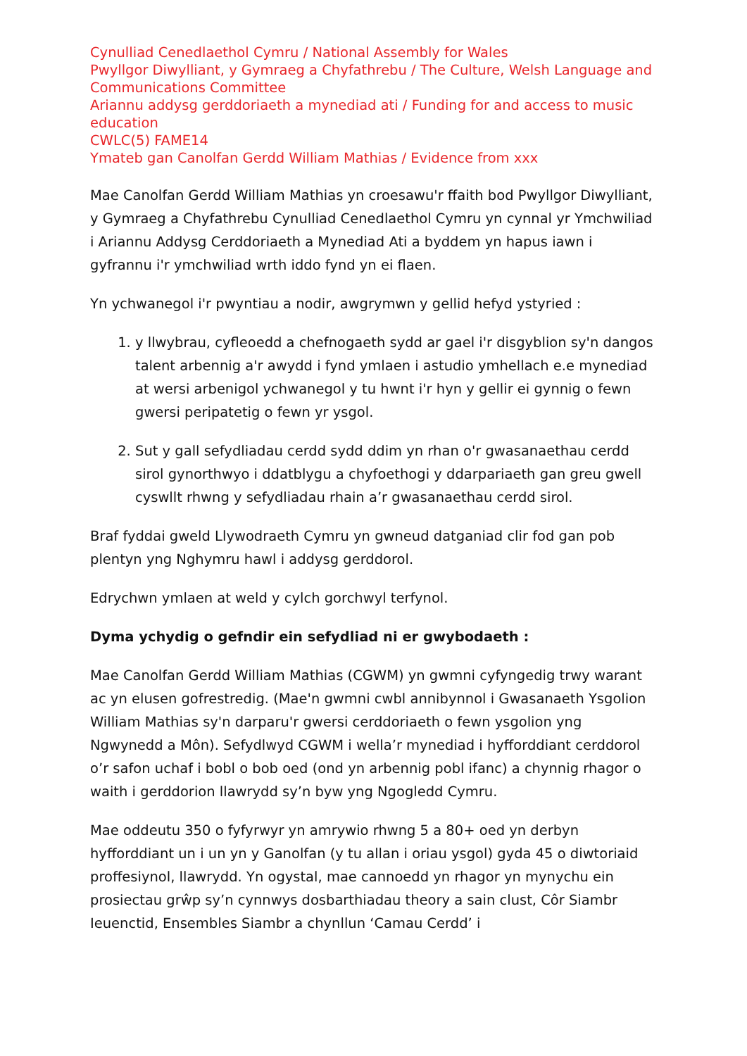Cynulliad Cenedlaethol Cymru / National Assembly for Wales
Pwyllgor Diwylliant, y Gymraeg a Chyfathrebu / The Culture, Welsh Language and Communications Committee
Ariannu addysg gerddoriaeth a mynediad ati / Funding for and access to music education
CWLC(5) FAME14
Ymateb gan Canolfan Gerdd William Mathias / Evidence from xxx
Mae Canolfan Gerdd William Mathias yn croesawu'r ffaith bod Pwyllgor Diwylliant, y Gymraeg a Chyfathrebu Cynulliad Cenedlaethol Cymru yn cynnal yr Ymchwiliad i Ariannu Addysg Cerddoriaeth a Mynediad Ati a byddem yn hapus iawn i gyfrannu i'r ymchwiliad wrth iddo fynd yn ei flaen.
Yn ychwanegol i'r pwyntiau a nodir, awgrymwn y gellid hefyd ystyried :
1. y llwybrau, cyfleoedd a chefnogaeth sydd ar gael i'r disgyblion sy'n dangos talent arbennig a'r awydd i fynd ymlaen i astudio ymhellach e.e mynediad at wersi arbenigol ychwanegol y tu hwnt i'r hyn y gellir ei gynnig o fewn gwersi peripatetig o fewn yr ysgol.
2. Sut y gall sefydliadau cerdd sydd ddim yn rhan o'r gwasanaethau cerdd sirol gynorthwyo i ddatblygu a chyfoethogi y ddarpariaeth gan greu gwell cyswllt rhwng y sefydliadau rhain a’r gwasanaethau cerdd sirol.
Braf fyddai gweld Llywodraeth Cymru yn gwneud datganiad clir fod gan pob plentyn yng Nghymru hawl i addysg gerddorol.
Edrychwn ymlaen at weld y cylch gorchwyl terfynol.
Dyma ychydig o gefndir ein sefydliad ni er gwybodaeth :
Mae Canolfan Gerdd William Mathias (CGWM) yn gwmni cyfyngedig trwy warant ac yn elusen gofrestredig. (Mae'n gwmni cwbl annibynnol i Gwasanaeth Ysgolion William Mathias sy'n darparu'r gwersi cerddoriaeth o fewn ysgolion yng Ngwynedd a Môn). Sefydlwyd CGWM i wella’r mynediad i hyfforddiant cerddorol o’r safon uchaf i bobl o bob oed (ond yn arbennig pobl ifanc) a chynnig rhagor o waith i gerddorion llawrydd sy’n byw yng Ngogledd Cymru.
Mae oddeutu 350 o fyfyrwyr yn amrywio rhwng 5 a 80+ oed yn derbyn hyfforddiant un i un yn y Ganolfan (y tu allan i oriau ysgol) gyda 45 o diwtoriaid proffesiynol, llawrydd. Yn ogystal, mae cannoedd yn rhagor yn mynychu ein prosiectau grŵp sy’n cynnwys dosbarthiadau theory a sain clust, Côr Siambr Ieuenctid, Ensembles Siambr a chynllun ‘Camau Cerdd’ i